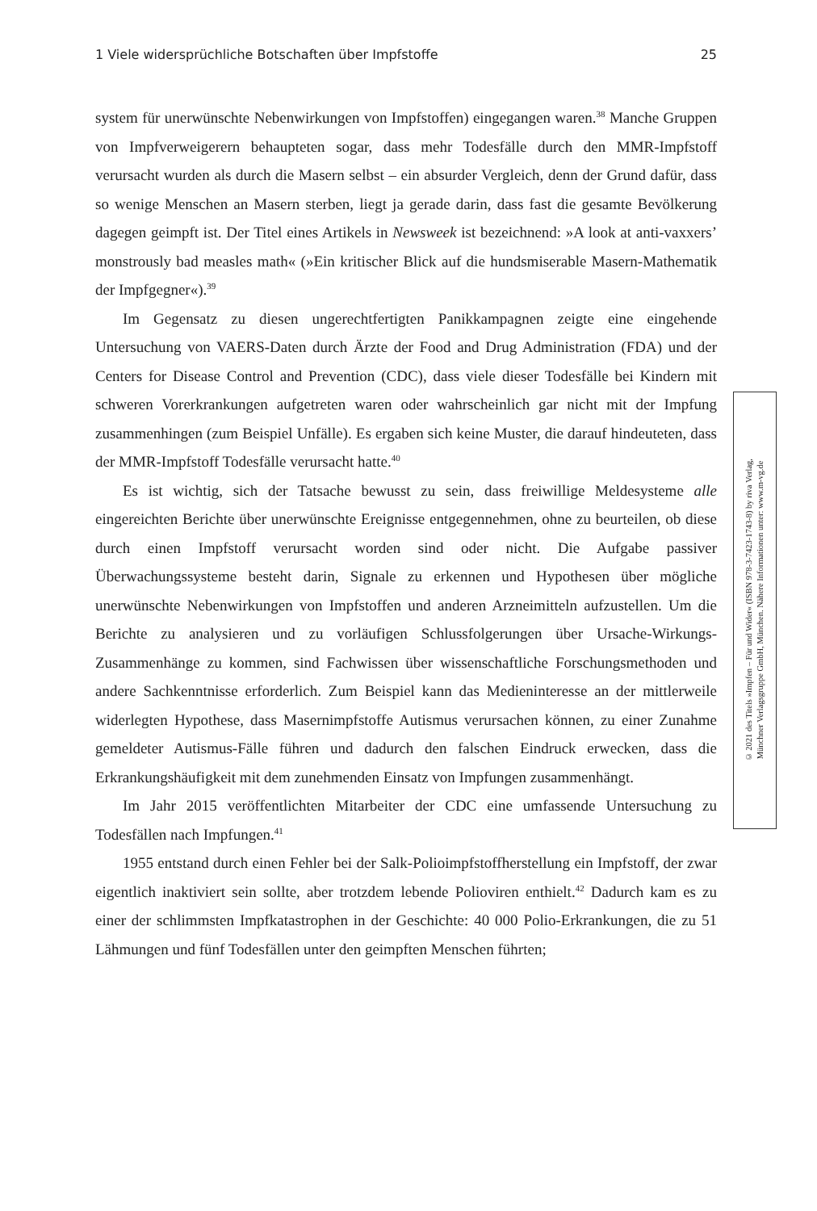1 Viele widersprüchliche Botschaften über Impfstoffe 25
system für unerwünschte Nebenwirkungen von Impfstoffen) eingegangen waren.<sup>38</sup> Manche Gruppen von Impfverweigerern behaupteten sogar, dass mehr Todesfälle durch den MMR-Impfstoff verursacht wurden als durch die Masern selbst – ein absurder Vergleich, denn der Grund dafür, dass so wenige Menschen an Masern sterben, liegt ja gerade darin, dass fast die gesamte Bevölkerung dagegen geimpft ist. Der Titel eines Artikels in Newsweek ist bezeichnend: »A look at anti-vaxxers’ monstrously bad measles math« (»Ein kritischer Blick auf die hundsmiserable Masern-Mathematik der Impfgegner«).<sup>39</sup>
Im Gegensatz zu diesen ungerechtfertigten Panikkampagnen zeigte eine eingehende Untersuchung von VAERS-Daten durch Ärzte der Food and Drug Administration (FDA) und der Centers for Disease Control and Prevention (CDC), dass viele dieser Todesfälle bei Kindern mit schweren Vorerkrankungen aufgetreten waren oder wahrscheinlich gar nicht mit der Impfung zusammenhingen (zum Beispiel Unfälle). Es ergaben sich keine Muster, die darauf hindeuteten, dass der MMR-Impfstoff Todesfälle verursacht hatte.<sup>40</sup>
Es ist wichtig, sich der Tatsache bewusst zu sein, dass freiwillige Meldesysteme alle eingereichten Berichte über unerwünschte Ereignisse entgegennehmen, ohne zu beurteilen, ob diese durch einen Impfstoff verursacht worden sind oder nicht. Die Aufgabe passiver Überwachungssysteme besteht darin, Signale zu erkennen und Hypothesen über mögliche unerwünschte Nebenwirkungen von Impfstoffen und anderen Arzneimitteln aufzustellen. Um die Berichte zu analysieren und zu vorläufigen Schlussfolgerungen über Ursache-Wirkungs-Zusammenhänge zu kommen, sind Fachwissen über wissenschaftliche Forschungsmethoden und andere Sachkenntnisse erforderlich. Zum Beispiel kann das Medieninteresse an der mittlerweile widerlegten Hypothese, dass Masernimpfstoffe Autismus verursachen können, zu einer Zunahme gemeldeter Autismus-Fälle führen und dadurch den falschen Eindruck erwecken, dass die Erkrankungshäufigkeit mit dem zunehmenden Einsatz von Impfungen zusammenhängt.
Im Jahr 2015 veröffentlichten Mitarbeiter der CDC eine umfassende Untersuchung zu Todesfällen nach Impfungen.<sup>41</sup>
1955 entstand durch einen Fehler bei der Salk-Polioimpfstoffherstellung ein Impfstoff, der zwar eigentlich inaktiviert sein sollte, aber trotzdem lebende Polioviren enthielt.<sup>42</sup> Dadurch kam es zu einer der schlimmsten Impfkatastrophen in der Geschichte: 40 000 Polio-Erkrankungen, die zu 51 Lähmungen und fünf Todesfällen unter den geimpften Menschen führten;
© 2021 des Titels »Impfen – Für und Wider« (ISBN 978-3-7423-1743-8) by riva Verlag,
Münchner Verlagsgruppe GmbH, München. Nähere Informationen unter: www.m-vg.de